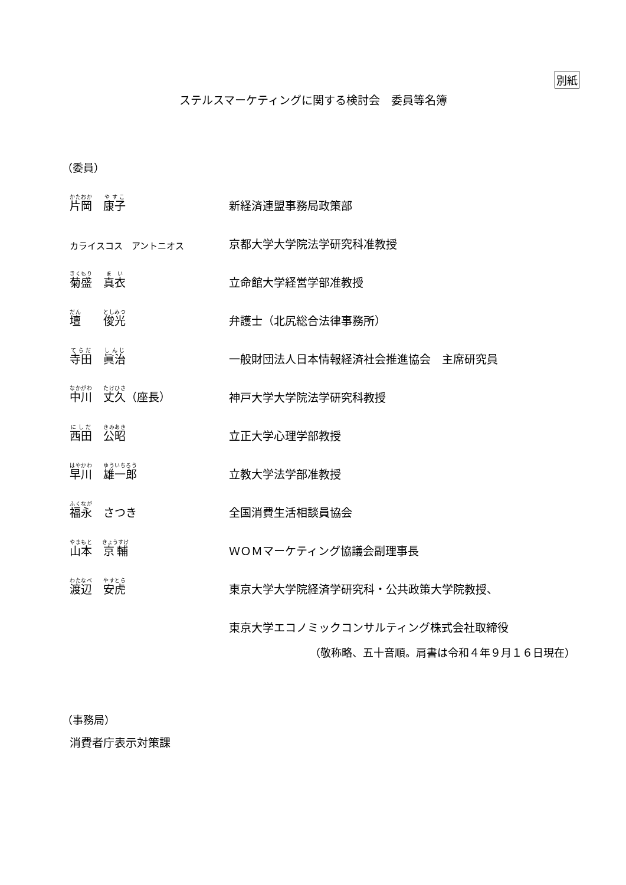別紙
ステルスマーケティングに関する検討会　委員等名簿
（委員）
| 片岡 康子 | 新経済連盟事務局政策部 |
| カライスコス アントニオス | 京都大学大学院法学研究科准教授 |
| 菊盛 真衣 | 立命館大学経営学部准教授 |
| 壇 俊光 | 弁護士（北尻総合法律事務所） |
| 寺田 眞治 | 一般財団法人日本情報経済社会推進協会 主席研究員 |
| 中川 丈久 （座長） | 神戸大学大学院法学研究科教授 |
| 西田 公昭 | 立正大学心理学部教授 |
| 早川 雄一郎 | 立教大学法学部准教授 |
| 福永 さつき | 全国消費生活相談員協会 |
| 山本 京輔 | ＷＯＭマーケティング協議会副理事長 |
| 渡辺 安虎 | 東京大学大学院経済学研究科・公共政策大学院教授、 |
| | 東京大学エコノミックコンサルティング株式会社取締役 |
（敬称略、五十音順。肩書は令和４年９月１６日現在）
（事務局）
消費者庁表示対策課